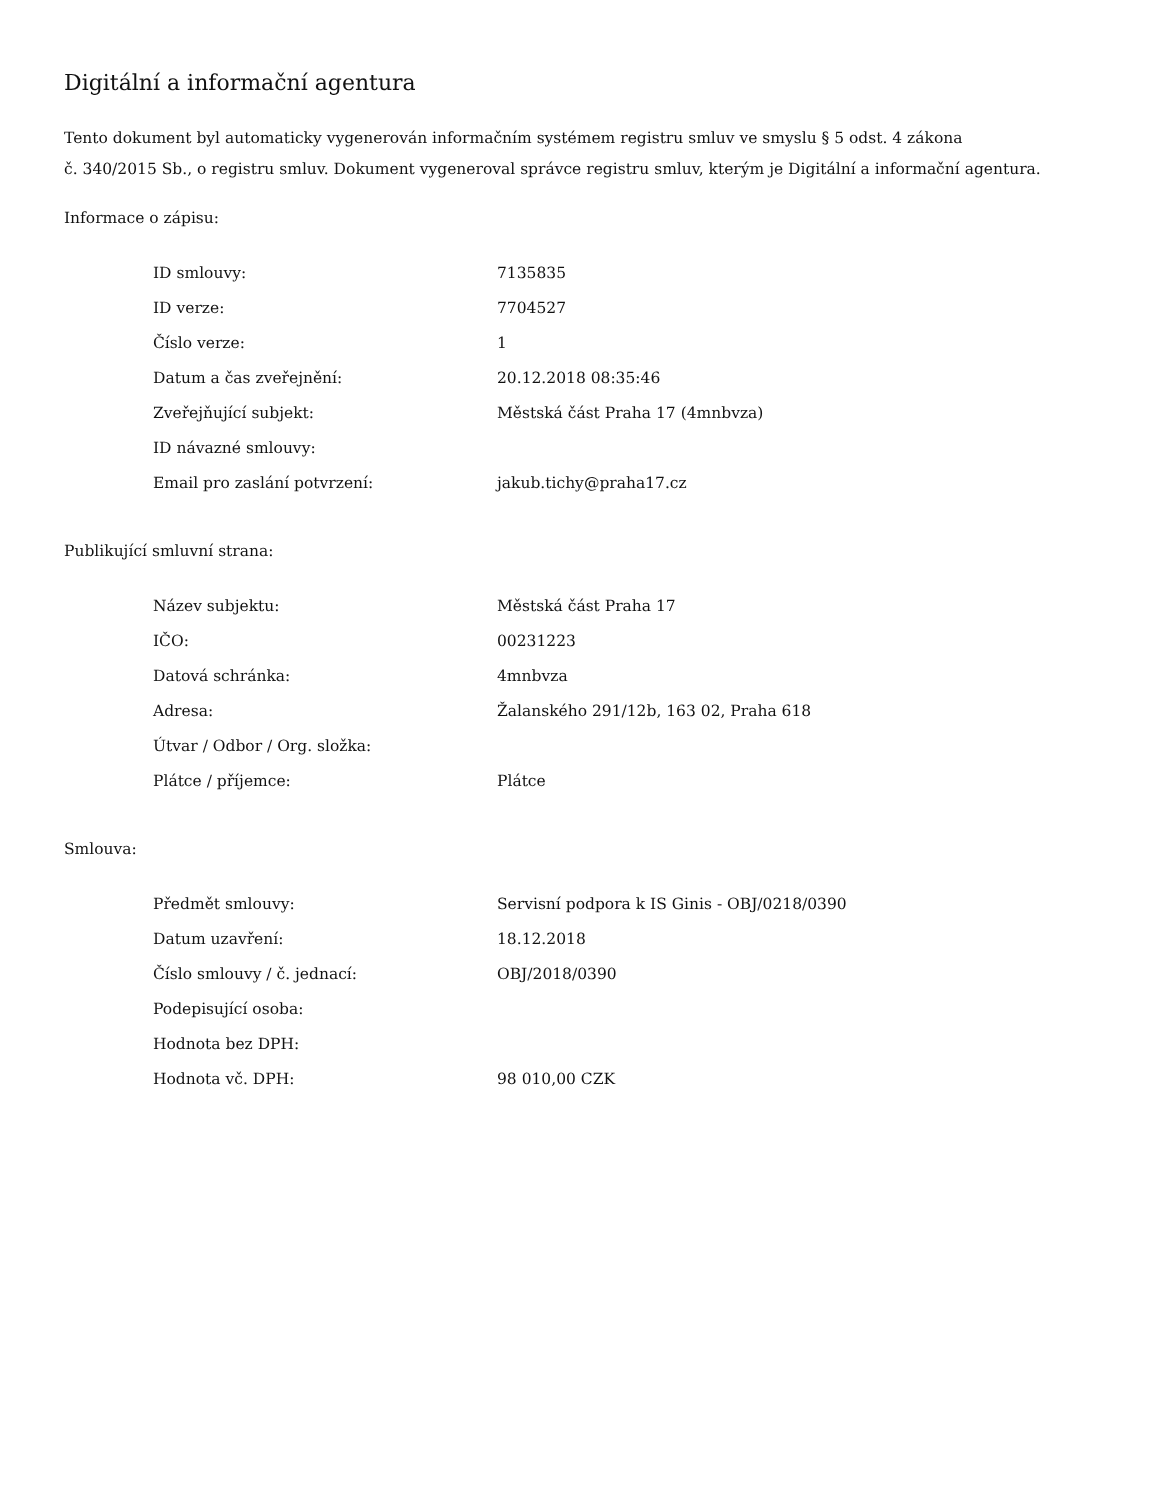Digitální a informační agentura
Tento dokument byl automaticky vygenerován informačním systémem registru smluv ve smyslu § 5 odst. 4 zákona
č. 340/2015 Sb., o registru smluv. Dokument vygeneroval správce registru smluv, kterým je Digitální a informační agentura.
Informace o zápisu:
| ID smlouvy: | 7135835 |
| ID verze: | 7704527 |
| Číslo verze: | 1 |
| Datum a čas zveřejnění: | 20.12.2018 08:35:46 |
| Zveřejňující subjekt: | Městská část Praha 17 (4mnbvza) |
| ID návazné smlouvy: | |
| Email pro zaslání potvrzení: | jakub.tichy@praha17.cz |
Publikující smluvní strana:
| Název subjektu: | Městská část Praha 17 |
| IČO: | 00231223 |
| Datová schránka: | 4mnbvza |
| Adresa: | Žalanského 291/12b, 163 02, Praha 618 |
| Útvar / Odbor / Org. složka: | |
| Plátce / příjemce: | Plátce |
Smlouva:
| Předmět smlouvy: | Servisní podpora k IS Ginis - OBJ/0218/0390 |
| Datum uzavření: | 18.12.2018 |
| Číslo smlouvy / č. jednací: | OBJ/2018/0390 |
| Podepisující osoba: | |
| Hodnota bez DPH: | |
| Hodnota vč. DPH: | 98 010,00 CZK |